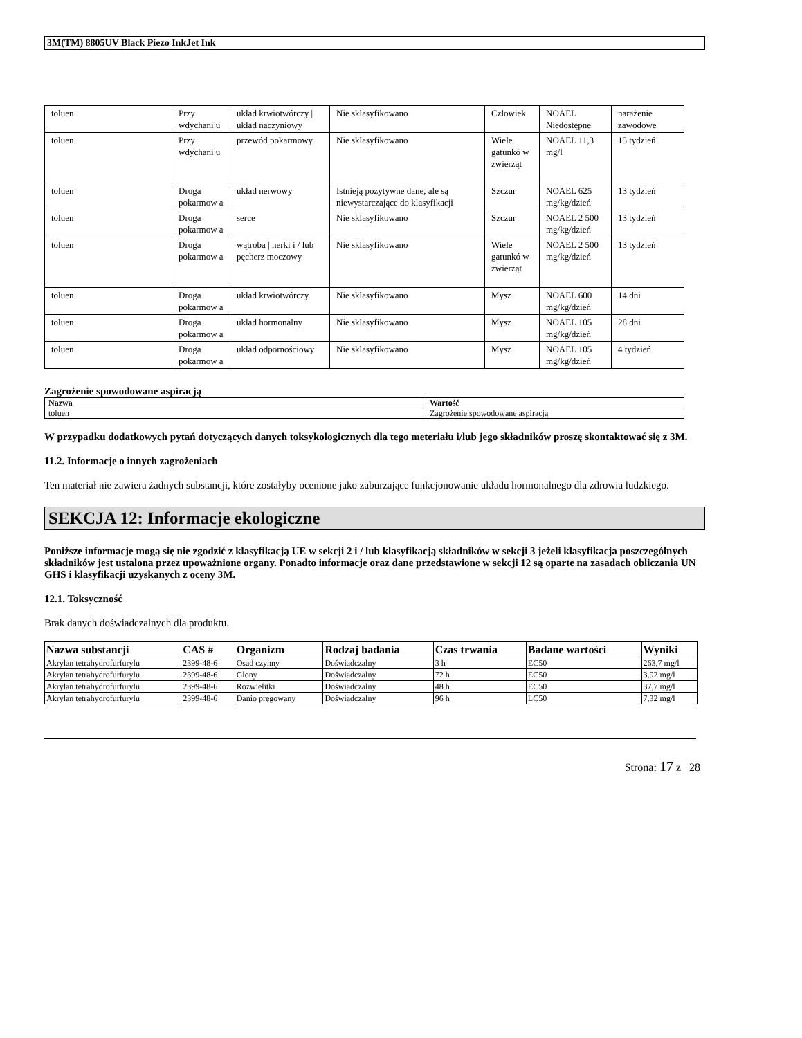3M(TM) 8805UV Black Piezo InkJet Ink
| toluen | Przy wdychani u | układ krwiotwórczy / układ naczyniowy | Nie sklasyfikowano | Człowiek | NOAEL Niedostępne | narażenie zawodowe |
| toluen | Przy wdychani u | przewód pokarmowy | Nie sklasyfikowano | Wiele gatunkó w zwierząt | NOAEL 11,3 mg/l | 15 tydzień |
| toluen | Droga pokarmow a | układ nerwowy | Istnieją pozytywne dane, ale są niewystarczające do klasyfikacji | Szczur | NOAEL 625 mg/kg/dzień | 13 tydzień |
| toluen | Droga pokarmow a | serce | Nie sklasyfikowano | Szczur | NOAEL 2 500 mg/kg/dzień | 13 tydzień |
| toluen | Droga pokarmow a | wątroba / nerki i / lub pęcherz moczowy | Nie sklasyfikowano | Wiele gatunkó w zwierząt | NOAEL 2 500 mg/kg/dzień | 13 tydzień |
| toluen | Droga pokarmow a | układ krwiotwórczy | Nie sklasyfikowano | Mysz | NOAEL 600 mg/kg/dzień | 14 dni |
| toluen | Droga pokarmow a | układ hormonalny | Nie sklasyfikowano | Mysz | NOAEL 105 mg/kg/dzień | 28 dni |
| toluen | Droga pokarmow a | układ odpornościowy | Nie sklasyfikowano | Mysz | NOAEL 105 mg/kg/dzień | 4 tydzień |
Zagrożenie spowodowane aspiracją
| Nazwa | Wartość |
| --- | --- |
| toluen | Zagrożenie spowodowane aspiracją |
W przypadku dodatkowych pytań dotyczących danych toksykologicznych dla tego meteriału i/lub jego składników proszę skontaktować się z 3M.
11.2. Informacje o innych zagrożeniach
Ten materiał nie zawiera żadnych substancji, które zostałyby ocenione jako zaburzające funkcjonowanie układu hormonalnego dla zdrowia ludzkiego.
SEKCJA 12: Informacje ekologiczne
Poniższe informacje mogą się nie zgodzić z klasyfikacją UE w sekcji 2 i / lub klasyfikacją składników w sekcji 3 jeżeli klasyfikacja poszczególnych składników jest ustalona przez upoważnione organy. Ponadto informacje oraz dane przedstawione w sekcji 12 są oparte na zasadach obliczania UN GHS i klasyfikacji uzyskanych z oceny 3M.
12.1. Toksyczność
Brak danych doświadczalnych dla produktu.
| Nazwa substancji | CAS # | Organizm | Rodzaj badania | Czas trwania | Badane wartości | Wyniki |
| --- | --- | --- | --- | --- | --- | --- |
| Akrylan tetrahydrofurfurylu | 2399-48-6 | Osad czynny | Doświadczalny | 3 h | EC50 | 263,7 mg/l |
| Akrylan tetrahydrofurfurylu | 2399-48-6 | Glony | Doświadczalny | 72 h | EC50 | 3,92 mg/l |
| Akrylan tetrahydrofurfurylu | 2399-48-6 | Rozwielitki | Doświadczalny | 48 h | EC50 | 37,7 mg/l |
| Akrylan tetrahydrofurfurylu | 2399-48-6 | Danio pręgowany | Doświadczalny | 96 h | LC50 | 7,32 mg/l |
Strona: 17 z 28